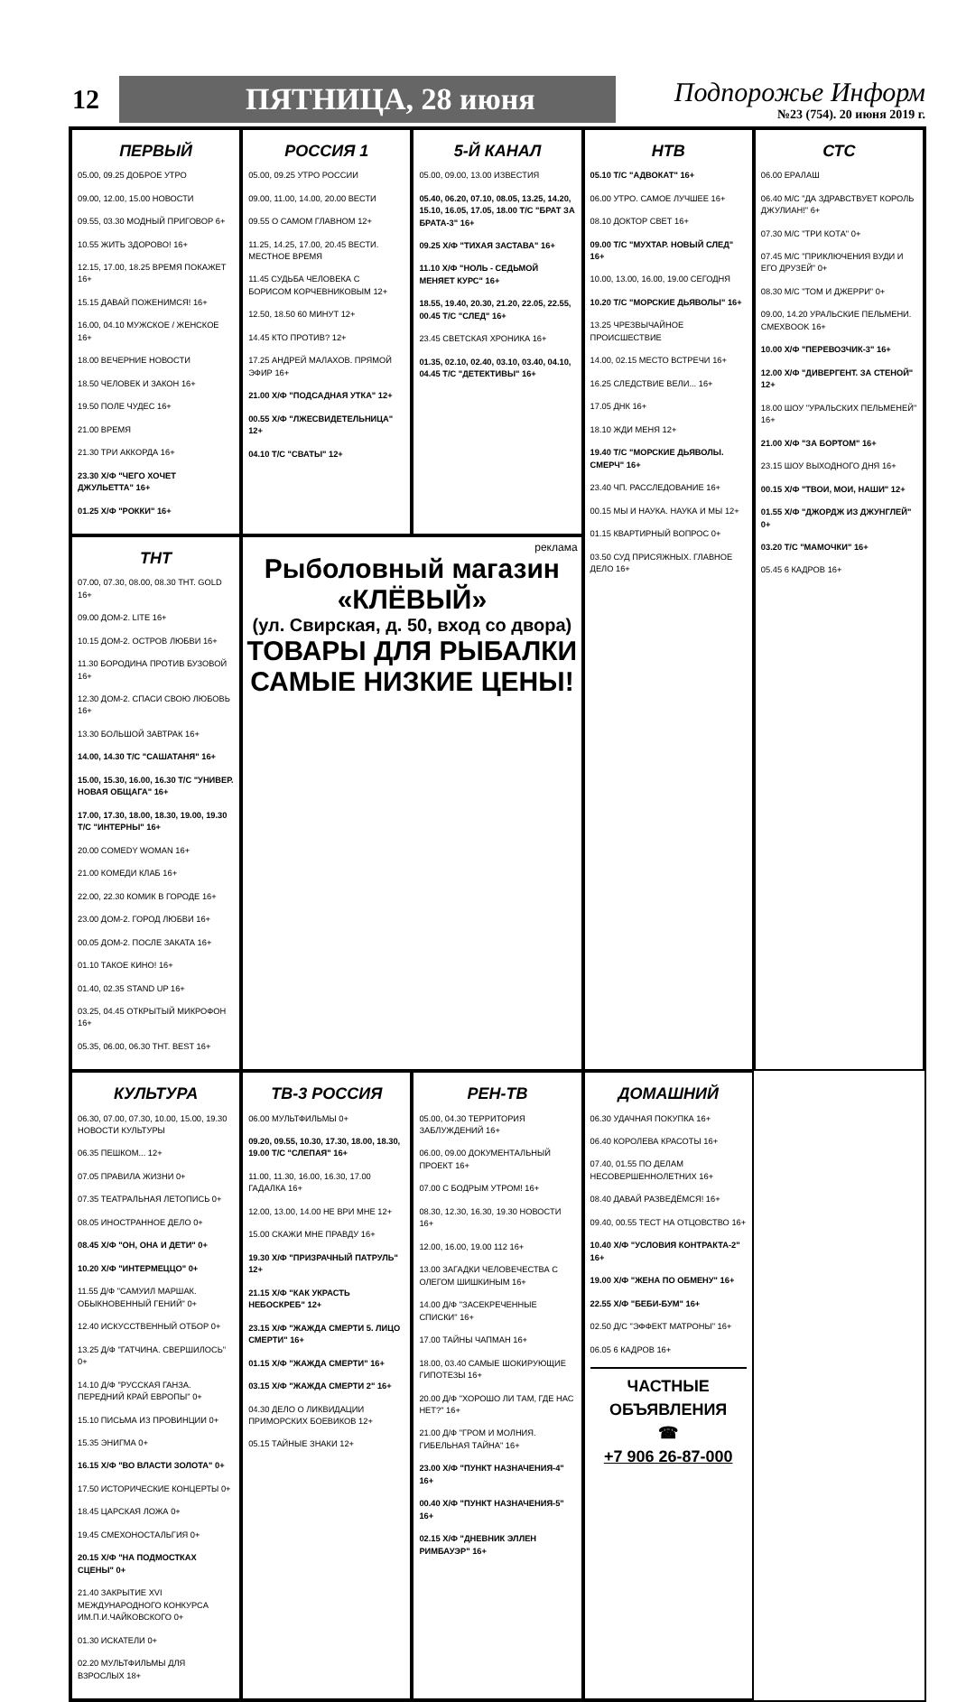12
ПЯТНИЦА, 28 июня
Подпорожье Информ
№23 (754). 20 июня 2019 г.
ПЕРВЫЙ
05.00, 09.25 ДОБРОЕ УТРО
09.00, 12.00, 15.00 НОВОСТИ
09.55, 03.30 МОДНЫЙ ПРИГОВОР 6+
10.55 ЖИТЬ ЗДОРОВО! 16+
12.15, 17.00, 18.25 ВРЕМЯ ПОКАЖЕТ 16+
15.15 ДАВАЙ ПОЖЕНИМСЯ! 16+
16.00, 04.10 МУЖСКОЕ / ЖЕНСКОЕ 16+
18.00 ВЕЧЕРНИЕ НОВОСТИ
18.50 ЧЕЛОВЕК И ЗАКОН 16+
19.50 ПОЛЕ ЧУДЕС 16+
21.00 ВРЕМЯ
21.30 ТРИ АККОРДА 16+
23.30 Х/Ф "ЧЕГО ХОЧЕТ ДЖУЛЬЕТТА" 16+
01.25 Х/Ф "РОККИ" 16+
РОССИЯ 1
05.00, 09.25 УТРО РОССИИ
09.00, 11.00, 14.00, 20.00 ВЕСТИ
09.55 О САМОМ ГЛАВНОМ 12+
11.25, 14.25, 17.00, 20.45 ВЕСТИ. МЕСТНОЕ ВРЕМЯ
11.45 СУДЬБА ЧЕЛОВЕКА С БОРИСОМ КОРЧЕВНИКОВЫМ 12+
12.50, 18.50 60 МИНУТ 12+
14.45 КТО ПРОТИВ? 12+
17.25 АНДРЕЙ МАЛАХОВ. ПРЯМОЙ ЭФИР 16+
21.00 Х/Ф "ПОДСАДНАЯ УТКА" 12+
00.55 Х/Ф "ЛЖЕСВИДЕТЕЛЬНИЦА" 12+
04.10 Т/С "СВАТЫ" 12+
5-Й КАНАЛ
05.00, 09.00, 13.00 ИЗВЕСТИЯ
05.40, 06.20, 07.10, 08.05, 13.25, 14.20, 15.10, 16.05, 17.05, 18.00 Т/С "БРАТ ЗА БРАТА-3" 16+
09.25 Х/Ф "ТИХАЯ ЗАСТАВА" 16+
11.10 Х/Ф "НОЛЬ - СЕДЬМОЙ МЕНЯЕТ КУРС" 16+
18.55, 19.40, 20.30, 21.20, 22.05, 22.55, 00.45 Т/С "СЛЕД" 16+
23.45 СВЕТСКАЯ ХРОНИКА 16+
01.35, 02.10, 02.40, 03.10, 03.40, 04.10, 04.45 Т/С "ДЕТЕКТИВЫ" 16+
НТВ
05.10 Т/С "АДВОКАТ" 16+
06.00 УТРО. САМОЕ ЛУЧШЕЕ 16+
08.10 ДОКТОР СВЕТ 16+
09.00 Т/С "МУХТАР. НОВЫЙ СЛЕД" 16+
10.00, 13.00, 16.00, 19.00 СЕГОДНЯ
10.20 Т/С "МОРСКИЕ ДЬЯВОЛЫ" 16+
13.25 ЧРЕЗВЫЧАЙНОЕ ПРОИСШЕСТВИЕ
14.00, 02.15 МЕСТО ВСТРЕЧИ 16+
16.25 СЛЕДСТВИЕ ВЕЛИ... 16+
17.05 ДНК 16+
18.10 ЖДИ МЕНЯ 12+
19.40 Т/С "МОРСКИЕ ДЬЯВОЛЫ. СМЕРЧ" 16+
23.40 ЧП. РАССЛЕДОВАНИЕ 16+
00.15 МЫ И НАУКА. НАУКА И МЫ 12+
01.15 КВАРТИРНЫЙ ВОПРОС 0+
03.50 СУД ПРИСЯЖНЫХ. ГЛАВНОЕ ДЕЛО 16+
СТС
06.00 ЕРАЛАШ
06.40 М/С "ДА ЗДРАВСТВУЕТ КОРОЛЬ ДЖУЛИАН!" 6+
07.30 М/С "ТРИ КОТА" 0+
07.45 М/С "ПРИКЛЮЧЕНИЯ ВУДИ И ЕГО ДРУЗЕЙ" 0+
08.30 М/С "ТОМ И ДЖЕРРИ" 0+
09.00, 14.20 УРАЛЬСКИЕ ПЕЛЬМЕНИ. СМЕХBOOK 16+
10.00 Х/Ф "ПЕРЕВОЗЧИК-3" 16+
12.00 Х/Ф "ДИВЕРГЕНТ. ЗА СТЕНОЙ" 12+
18.00 ШОУ "УРАЛЬСКИХ ПЕЛЬМЕНЕЙ" 16+
21.00 Х/Ф "ЗА БОРТОМ" 16+
23.15 ШОУ ВЫХОДНОГО ДНЯ 16+
00.15 Х/Ф "ТВОИ, МОИ, НАШИ" 12+
01.55 Х/Ф "ДЖОРДЖ ИЗ ДЖУНГЛЕЙ" 0+
03.20 Т/С "МАМОЧКИ" 16+
05.45 6 КАДРОВ 16+
реклама
Рыболовный магазин
«КЛЁВЫЙ»
(ул. Свирская, д. 50, вход со двора)
ТОВАРЫ ДЛЯ РЫБАЛКИ
САМЫЕ НИЗКИЕ ЦЕНЫ!
ТНТ
07.00, 07.30, 08.00, 08.30 ТНТ. GOLD 16+
09.00 ДОМ-2. LITE 16+
10.15 ДОМ-2. ОСТРОВ ЛЮБВИ 16+
11.30 БОРОДИНА ПРОТИВ БУЗОВОЙ 16+
12.30 ДОМ-2. СПАСИ СВОЮ ЛЮБОВЬ 16+
13.30 БОЛЬШОЙ ЗАВТРАК 16+
14.00, 14.30 Т/С "САШАТАНЯ" 16+
15.00, 15.30, 16.00, 16.30 Т/С "УНИВЕР. НОВАЯ ОБЩАГА" 16+
17.00, 17.30, 18.00, 18.30, 19.00, 19.30 Т/С "ИНТЕРНЫ" 16+
20.00 COMEDY WOMAN 16+
21.00 КОМЕДИ КЛАБ 16+
22.00, 22.30 КОМИК В ГОРОДЕ 16+
23.00 ДОМ-2. ГОРОД ЛЮБВИ 16+
00.05 ДОМ-2. ПОСЛЕ ЗАКАТА 16+
01.10 ТАКОЕ КИНО! 16+
01.40, 02.35 STAND UP 16+
03.25, 04.45 ОТКРЫТЫЙ МИКРОФОН 16+
05.35, 06.00, 06.30 ТНТ. BEST 16+
КУЛЬТУРА
06.30, 07.00, 07.30, 10.00, 15.00, 19.30 НОВОСТИ КУЛЬТУРЫ
06.35 ПЕШКОМ... 12+
07.05 ПРАВИЛА ЖИЗНИ 0+
07.35 ТЕАТРАЛЬНАЯ ЛЕТОПИСЬ 0+
08.05 ИНОСТРАННОЕ ДЕЛО 0+
08.45 Х/Ф "ОН, ОНА И ДЕТИ" 0+
10.20 Х/Ф "ИНТЕРМЕЦЦО" 0+
11.55 Д/Ф "САМУИЛ МАРШАК. ОБЫКНОВЕННЫЙ ГЕНИЙ" 0+
12.40 ИСКУССТВЕННЫЙ ОТБОР 0+
13.25 Д/Ф "ГАТЧИНА. СВЕРШИЛОСЬ" 0+
14.10 Д/Ф "РУССКАЯ ГАНЗА. ПЕРЕДНИЙ КРАЙ ЕВРОПЫ" 0+
15.10 ПИСЬМА ИЗ ПРОВИНЦИИ 0+
15.35 ЭНИГМА 0+
16.15 Х/Ф "ВО ВЛАСТИ ЗОЛОТА" 0+
17.50 ИСТОРИЧЕСКИЕ КОНЦЕРТЫ 0+
18.45 ЦАРСКАЯ ЛОЖА 0+
19.45 СМЕХОНОСТАЛЬГИЯ 0+
20.15 Х/Ф "НА ПОДМОСТКАХ СЦЕНЫ" 0+
21.40 ЗАКРЫТИЕ XVI МЕЖДУНАРОДНОГО КОНКУРСА ИМ.П.И.ЧАЙКОВСКОГО 0+
01.30 ИСКАТЕЛИ 0+
02.20 МУЛЬТФИЛЬМЫ ДЛЯ ВЗРОСЛЫХ 18+
ТВ-3 РОССИЯ
06.00 МУЛЬТФИЛЬМЫ 0+
09.20, 09.55, 10.30, 17.30, 18.00, 18.30, 19.00 Т/С "СЛЕПАЯ" 16+
11.00, 11.30, 16.00, 16.30, 17.00 ГАДАЛКА 16+
12.00, 13.00, 14.00 НЕ ВРИ МНЕ 12+
15.00 СКАЖИ МНЕ ПРАВДУ 16+
19.30 Х/Ф "ПРИЗРАЧНЫЙ ПАТРУЛЬ" 12+
21.15 Х/Ф "КАК УКРАСТЬ НЕБОСКРЕБ" 12+
23.15 Х/Ф "ЖАЖДА СМЕРТИ 5. ЛИЦО СМЕРТИ" 16+
01.15 Х/Ф "ЖАЖДА СМЕРТИ" 16+
03.15 Х/Ф "ЖАЖДА СМЕРТИ 2" 16+
04.30 ДЕЛО О ЛИКВИДАЦИИ ПРИМОРСКИХ БОЕВИКОВ 12+
05.15 ТАЙНЫЕ ЗНАКИ 12+
РЕН-ТВ
05.00, 04.30 ТЕРРИТОРИЯ ЗАБЛУЖДЕНИЙ 16+
06.00, 09.00 ДОКУМЕНТАЛЬНЫЙ ПРОЕКТ 16+
07.00 С БОДРЫМ УТРОМ! 16+
08.30, 12.30, 16.30, 19.30 НОВОСТИ 16+
12.00, 16.00, 19.00 112 16+
13.00 ЗАГАДКИ ЧЕЛОВЕЧЕСТВА С ОЛЕГОМ ШИШКИНЫМ 16+
14.00 Д/Ф "ЗАСЕКРЕЧЕННЫЕ СПИСКИ" 16+
17.00 ТАЙНЫ ЧАПМАН 16+
18.00, 03.40 САМЫЕ ШОКИРУЮЩИЕ ГИПОТЕЗЫ 16+
20.00 Д/Ф "ХОРОШО ЛИ ТАМ, ГДЕ НАС НЕТ?" 16+
21.00 Д/Ф "ГРОМ И МОЛНИЯ. ГИБЕЛЬНАЯ ТАЙНА" 16+
23.00 Х/Ф "ПУНКТ НАЗНАЧЕНИЯ-4" 16+
00.40 Х/Ф "ПУНКТ НАЗНАЧЕНИЯ-5" 16+
02.15 Х/Ф "ДНЕВНИК ЭЛЛЕН РИМБАУЭР" 16+
ДОМАШНИЙ
06.30 УДАЧНАЯ ПОКУПКА 16+
06.40 КОРОЛЕВА КРАСОТЫ 16+
07.40, 01.55 ПО ДЕЛАМ НЕСОВЕРШЕННОЛЕТНИХ 16+
08.40 ДАВАЙ РАЗВЕДЁМСЯ! 16+
09.40, 00.55 ТЕСТ НА ОТЦОВСТВО 16+
10.40 Х/Ф "УСЛОВИЯ КОНТРАКТА-2" 16+
19.00 Х/Ф "ЖЕНА ПО ОБМЕНУ" 16+
22.55 Х/Ф "БЕБИ-БУМ" 16+
02.50 Д/С "ЭФФЕКТ МАТРОНЫ" 16+
06.05 6 КАДРОВ 16+
ЧАСТНЫЕ
ОБЪЯВЛЕНИЯ
☎
+7 906 26-87-000